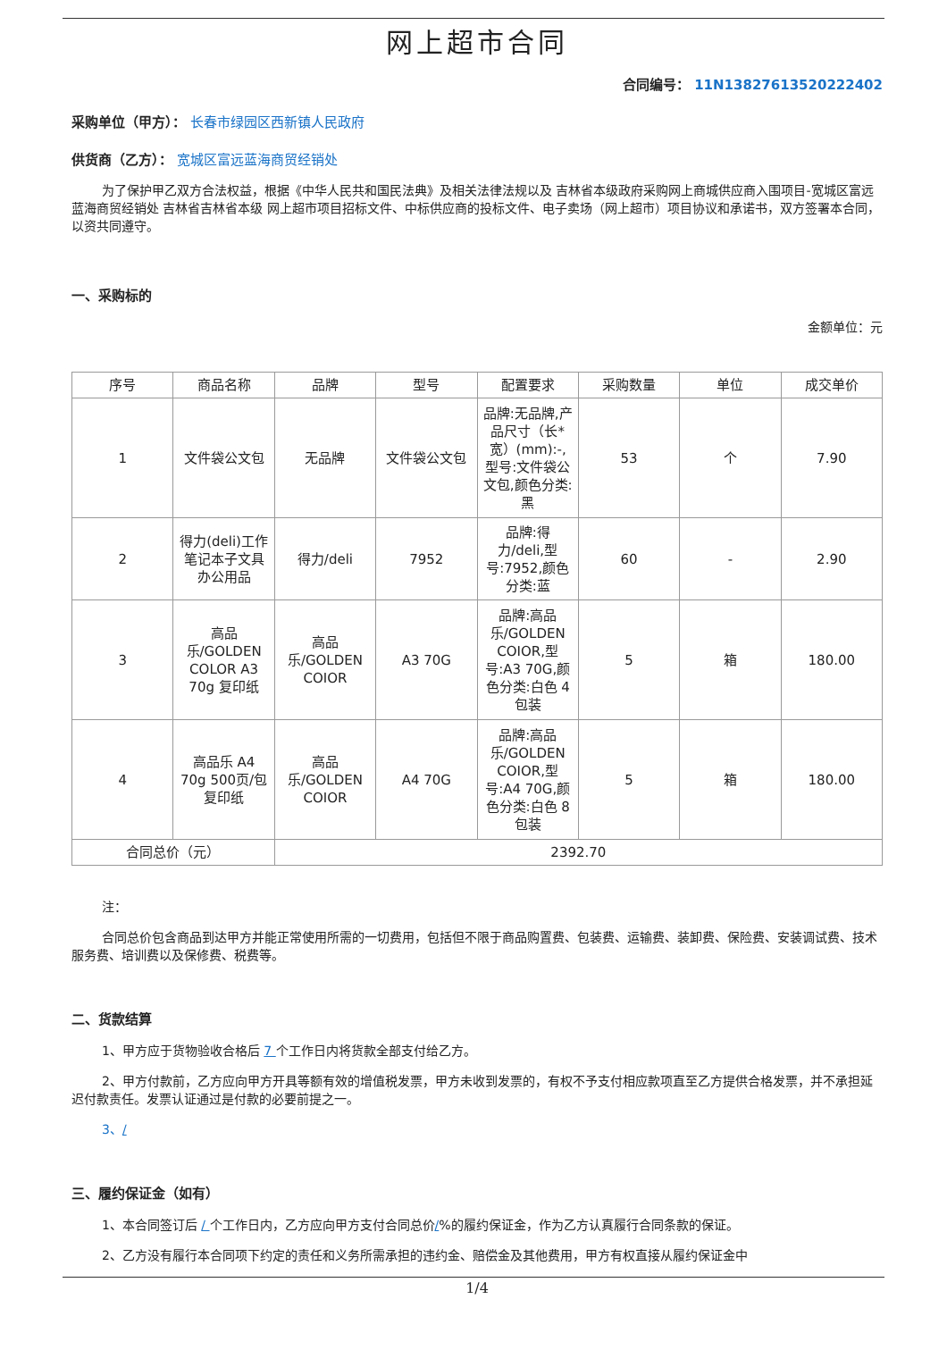网上超市合同
合同编号： 11N13827613520222402
采购单位（甲方）： 长春市绿园区西新镇人民政府
供货商（乙方）： 宽城区富远蓝海商贸经销处
为了保护甲乙双方合法权益，根据《中华人民共和国民法典》及相关法律法规以及 吉林省本级政府采购网上商城供应商入围项目-宽城区富远蓝海商贸经销处 吉林省吉林省本级 网上超市项目招标文件、中标供应商的投标文件、电子卖场（网上超市）项目协议和承诺书，双方签署本合同，以资共同遵守。
一、采购标的
金额单位：元
| 序号 | 商品名称 | 品牌 | 型号 | 配置要求 | 采购数量 | 单位 | 成交单价 |
| --- | --- | --- | --- | --- | --- | --- | --- |
| 1 | 文件袋公文包 | 无品牌 | 文件袋公文包 | 品牌:无品牌,产品尺寸（长*宽）(mm):-,型号:文件袋公文包,颜色分类:黑 | 53 | 个 | 7.90 |
| 2 | 得力(deli)工作笔记本子文具办公用品 | 得力/deli | 7952 | 品牌:得力/deli,型号:7952,颜色分类:蓝 | 60 | - | 2.90 |
| 3 | 高品乐/GOLDEN COLOR A3 70g 复印纸 | 高品乐/GOLDEN COIOR | A3 70G | 品牌:高品乐/GOLDEN COIOR,型号:A3 70G,颜色分类:白色 4包装 | 5 | 箱 | 180.00 |
| 4 | 高品乐 A4 70g 500页/包 复印纸 | 高品乐/GOLDEN COIOR | A4 70G | 品牌:高品乐/GOLDEN COIOR,型号:A4 70G,颜色分类:白色 8包装 | 5 | 箱 | 180.00 |
| 合同总价（元） | | 2392.70 | | | | | |
注：
合同总价包含商品到达甲方并能正常使用所需的一切费用，包括但不限于商品购置费、包装费、运输费、装卸费、保险费、安装调试费、技术服务费、培训费以及保修费、税费等。
二、货款结算
1、甲方应于货物验收合格后 7 个工作日内将货款全部支付给乙方。
2、甲方付款前，乙方应向甲方开具等额有效的增值税发票，甲方未收到发票的，有权不予支付相应款项直至乙方提供合格发票，并不承担延迟付款责任。发票认证通过是付款的必要前提之一。
3、/
三、履约保证金（如有）
1、本合同签订后 / 个工作日内，乙方应向甲方支付合同总价/%的履约保证金，作为乙方认真履行合同条款的保证。
2、乙方没有履行本合同项下约定的责任和义务所需承担的违约金、赔偿金及其他费用，甲方有权直接从履约保证金中
1/4